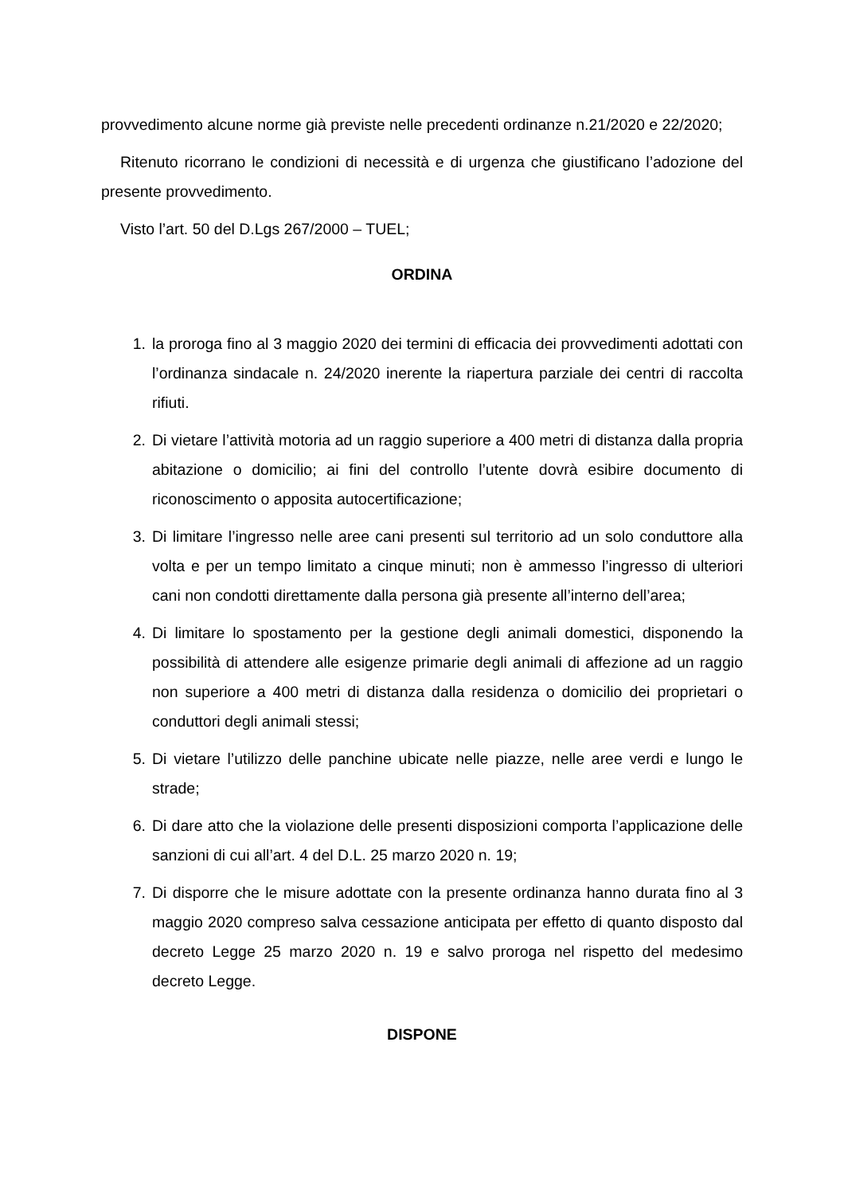provvedimento alcune norme già previste nelle precedenti ordinanze n.21/2020 e 22/2020;
Ritenuto ricorrano le condizioni di necessità e di urgenza che giustificano l’adozione del presente provvedimento.
Visto l’art. 50 del D.Lgs 267/2000 – TUEL;
ORDINA
1. la proroga fino al 3 maggio 2020 dei termini di efficacia dei provvedimenti adottati con l’ordinanza sindacale n. 24/2020 inerente la riapertura parziale dei centri di raccolta rifiuti.
2. Di vietare l’attività motoria ad un raggio superiore a 400 metri di distanza dalla propria abitazione o domicilio; ai fini del controllo l’utente dovrà esibire documento di riconoscimento o apposita autocertificazione;
3. Di limitare l’ingresso nelle aree cani presenti sul territorio ad un solo conduttore alla volta e per un tempo limitato a cinque minuti; non è ammesso l’ingresso di ulteriori cani non condotti direttamente dalla persona già presente all’interno dell’area;
4. Di limitare lo spostamento per la gestione degli animali domestici, disponendo la possibilità di attendere alle esigenze primarie degli animali di affezione ad un raggio non superiore a 400 metri di distanza dalla residenza o domicilio dei proprietari o conduttori degli animali stessi;
5. Di vietare l’utilizzo delle panchine ubicate nelle piazze, nelle aree verdi e lungo le strade;
6. Di dare atto che la violazione delle presenti disposizioni comporta l’applicazione delle sanzioni di cui all’art. 4 del D.L. 25 marzo 2020 n. 19;
7. Di disporre che le misure adottate con la presente ordinanza hanno durata fino al 3 maggio 2020 compreso salva cessazione anticipata per effetto di quanto disposto dal decreto Legge 25 marzo 2020 n. 19 e salvo proroga nel rispetto del medesimo decreto Legge.
DISPONE